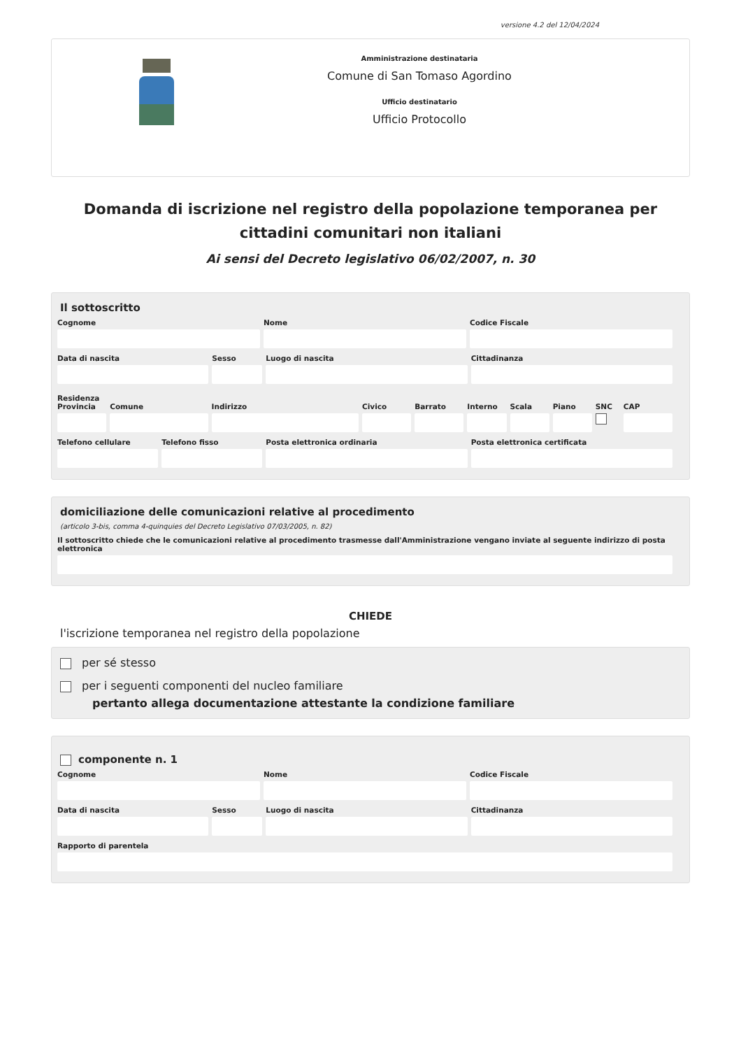versione 4.2 del 12/04/2024
Amministrazione destinataria
Comune di San Tomaso Agordino
Ufficio destinatario
Ufficio Protocollo
Domanda di iscrizione nel registro della popolazione temporanea per cittadini comunitari non italiani
Ai sensi del Decreto legislativo 06/02/2007, n. 30
Il sottoscritto
Cognome Nome Codice Fiscale
Data di nascita Sesso Luogo di nascita Cittadinanza
Residenza
Provincia Comune Indirizzo Civico Barrato Interno Scala Piano SNC CAP
Telefono cellulare Telefono fisso Posta elettronica ordinaria Posta elettronica certificata
domiciliazione delle comunicazioni relative al procedimento
(articolo 3-bis, comma 4-quinquies del Decreto Legislativo 07/03/2005, n. 82)
Il sottoscritto chiede che le comunicazioni relative al procedimento trasmesse dall'Amministrazione vengano inviate al seguente indirizzo di posta elettronica
CHIEDE
l'iscrizione temporanea nel registro della popolazione
per sé stesso
per i seguenti componenti del nucleo familiare
pertanto allega documentazione attestante la condizione familiare
componente n. 1
Cognome Nome Codice Fiscale
Data di nascita Sesso Luogo di nascita Cittadinanza
Rapporto di parentela